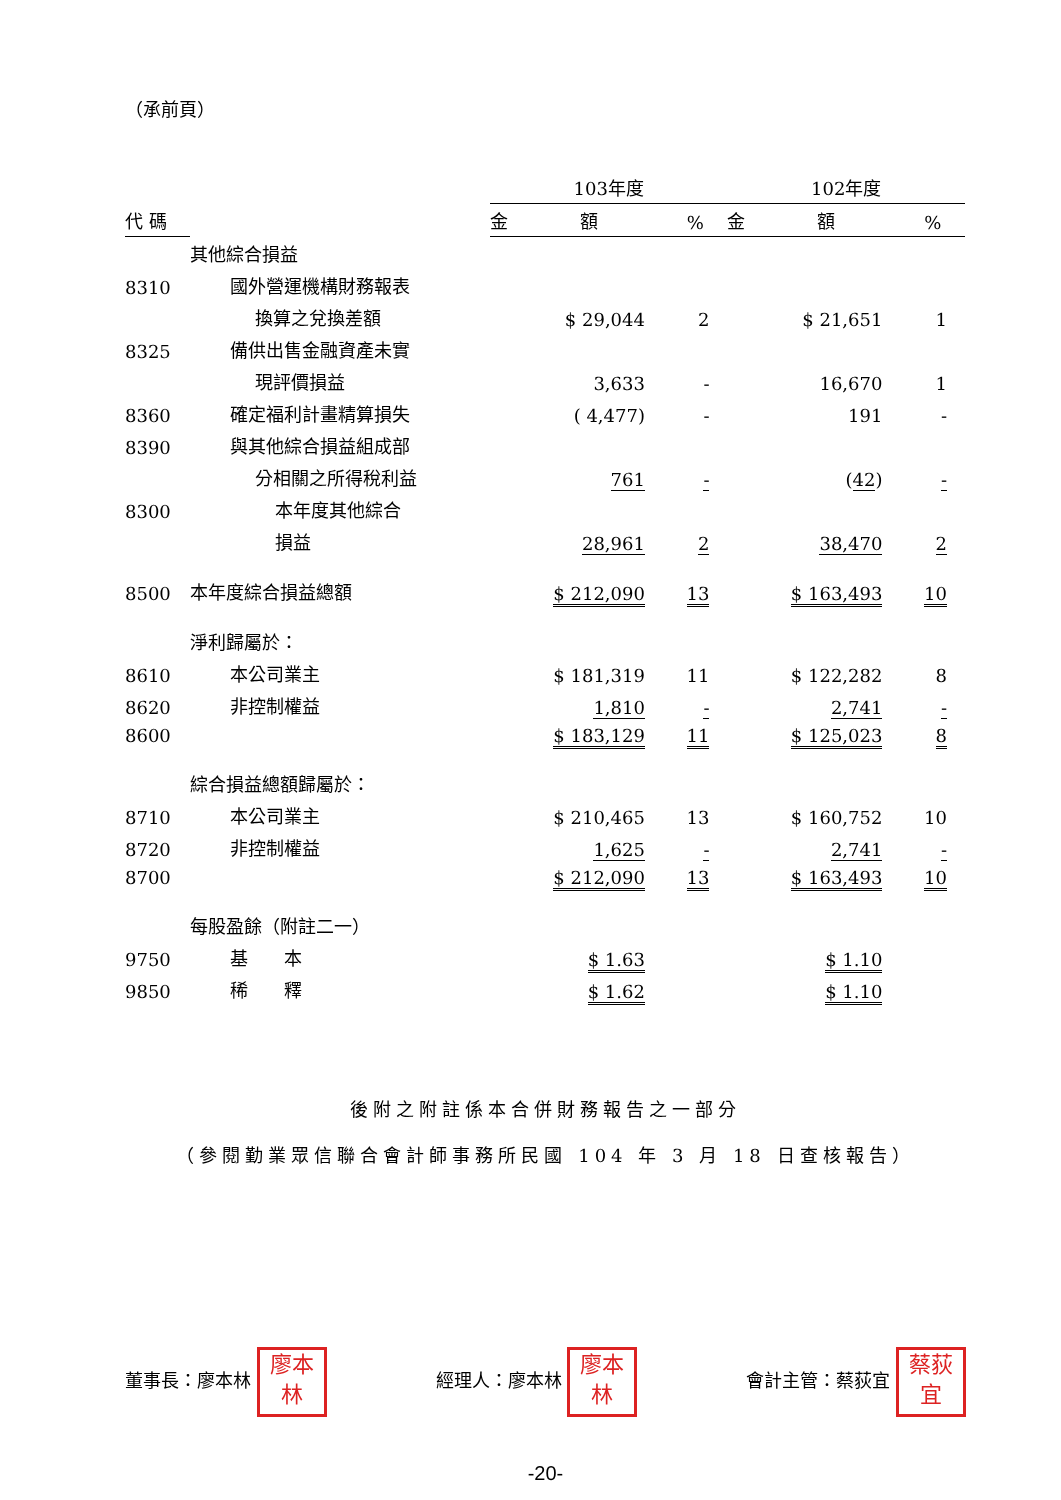（承前頁）
| | | 103年度 | | 102年度 | |
| --- | --- | --- | --- | --- | --- |
| 代 碼 | | 金 額 | % | 金 額 | % |
| | 其他綜合損益 | | | | |
| 8310 | 國外營運機構財務報表 | | | | |
| | 換算之兌換差額 | $ 29,044 | 2 | $ 21,651 | 1 |
| 8325 | 備供出售金融資產未實 | | | | |
| | 現評價損益 | 3,633 | - | 16,670 | 1 |
| 8360 | 確定福利計畫精算損失 | ( 4,477) | - | 191 | - |
| 8390 | 與其他綜合損益組成部 | | | | |
| | 分相關之所得稅利益 | 761 | - | ( 42 ) | - |
| 8300 | 本年度其他綜合 | | | | |
| | 損益 | 28,961 | 2 | 38,470 | 2 |
| 8500 | 本年度綜合損益總額 | $ 212,090 | 13 | $ 163,493 | 10 |
| | 淨利歸屬於： | | | | |
| 8610 | 本公司業主 | $ 181,319 | 11 | $ 122,282 | 8 |
| 8620 | 非控制權益 | 1,810 | - | 2,741 | - |
| 8600 | | $ 183,129 | 11 | $ 125,023 | 8 |
| | 綜合損益總額歸屬於： | | | | |
| 8710 | 本公司業主 | $ 210,465 | 13 | $ 160,752 | 10 |
| 8720 | 非控制權益 | 1,625 | - | 2,741 | - |
| 8700 | | $ 212,090 | 13 | $ 163,493 | 10 |
| | 每股盈餘（附註二一） | | | | |
| 9750 | 基 本 | $ 1.63 | | $ 1.10 | |
| 9850 | 稀 釋 | $ 1.62 | | $ 1.10 | |
後附之附註係本合併財務報告之一部分
（參閱勤業眾信聯合會計師事務所民國 104 年 3 月 18 日查核報告）
董事長：廖本林 廖本
林
經理人：廖本林 廖本
林
會計主管：蔡荻宜 蔡荻
宜
-20-